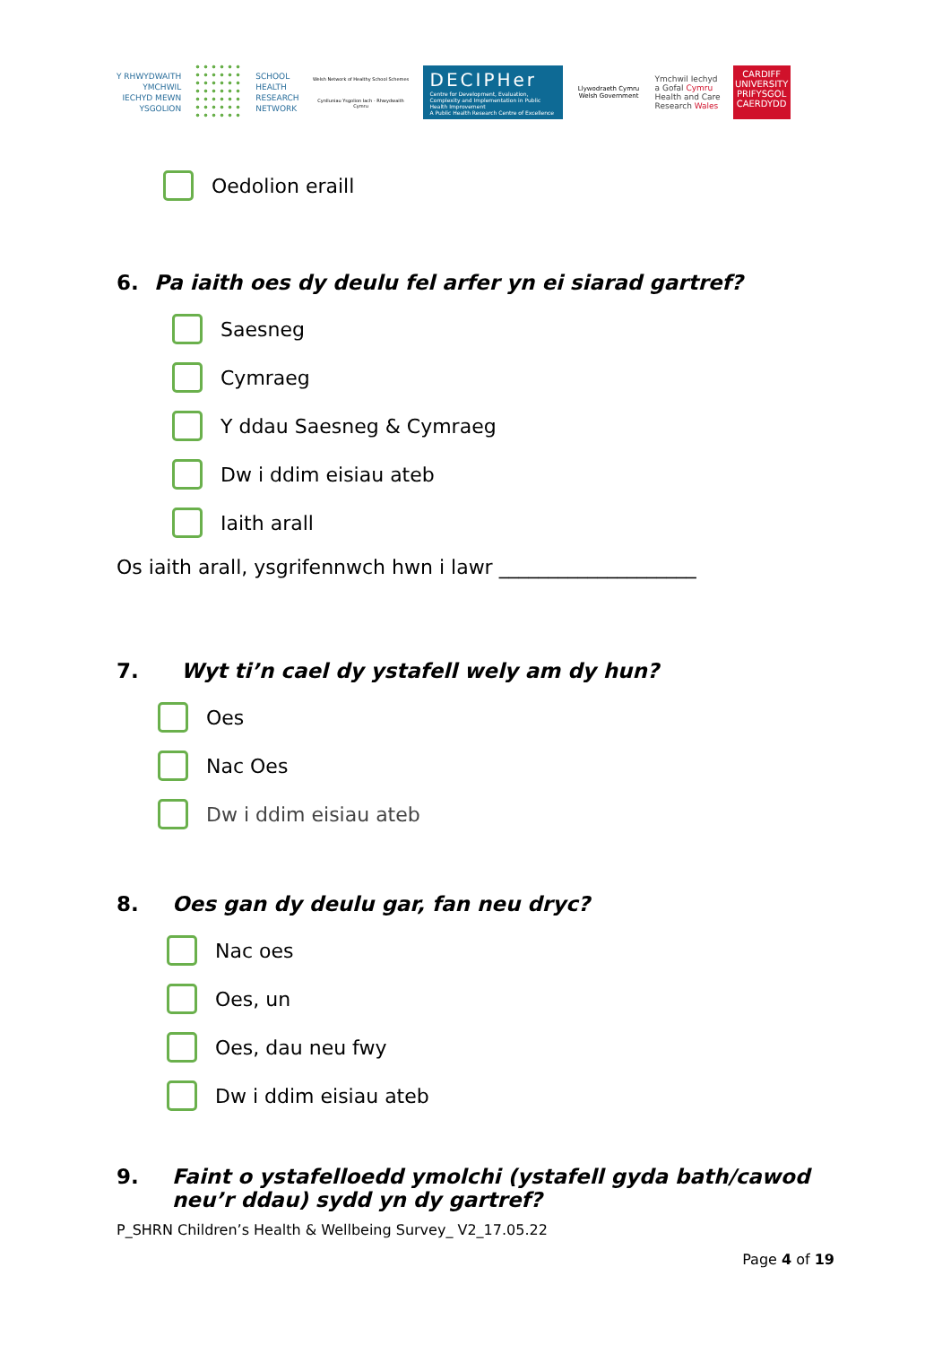Y RHWYDWAITH
YMCHWIL
IECHYD MEWN
YSGOLION
SCHOOL
HEALTH
RESEARCH
NETWORK
Welsh Network of Healthy School Schemes
Cynlluniau Ysgolion Iach - Rhwydwaith Cymru
DECIPHer
Centre for Development, Evaluation, Complexity and Implementation in Public Health Improvement
A Public Health Research Centre of Excellence
Llywodraeth Cymru
Welsh Government
Ymchwil Iechyd
a Gofal Cymru
Health and Care
Research Wales
CARDIFF
UNIVERSITY
PRIFYSGOL
CAERDYDD
Oedolion eraill
6. Pa iaith oes dy deulu fel arfer yn ei siarad gartref?
Saesneg
Cymraeg
Y ddau Saesneg & Cymraeg
Dw i ddim eisiau ateb
Iaith arall
Os iaith arall, ysgrifennwch hwn i lawr ____________________
7. Wyt ti’n cael dy ystafell wely am dy hun?
Oes
Nac Oes
Dw i ddim eisiau ateb
8. Oes gan dy deulu gar, fan neu dryc?
Nac oes
Oes, un
Oes, dau neu fwy
Dw i ddim eisiau ateb
9. Faint o ystafelloedd ymolchi (ystafell gyda bath/cawod neu’r ddau) sydd yn dy gartref?
P_SHRN Children’s Health & Wellbeing Survey_ V2_17.05.22
Page 4 of 19